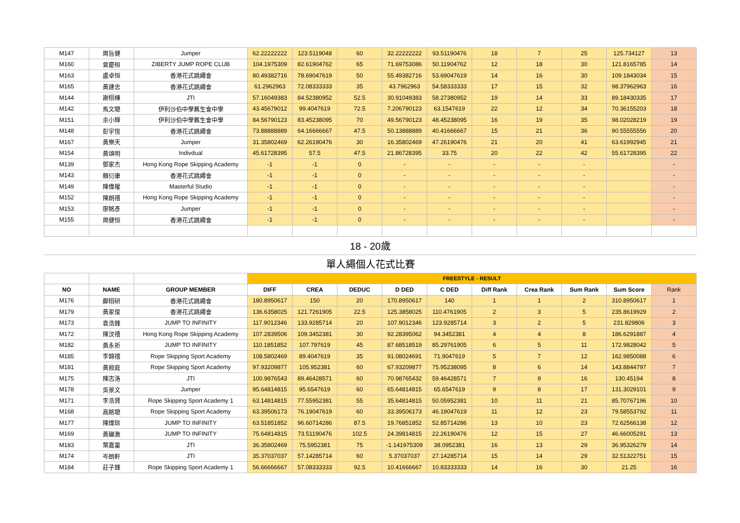| M147 | 周旨健 | Jumper | 62.22222222 | 123.5119048 | 60 | 32.22222222 | 93.51190476 | 18 | 7 | 25 | 125.734127 | 13 |
| M160 | 曾慶桓 | ZIBERTY JUMP ROPE CLUB | 104.1975309 | 82.61904762 | 65 | 71.69753086 | 50.11904762 | 12 | 18 | 30 | 121.8165785 | 14 |
| M163 | 盧卓恒 | 香港花式跳繩會 | 80.49382716 | 78.69047619 | 50 | 55.49382716 | 53.69047619 | 14 | 16 | 30 | 109.1843034 | 15 |
| M165 | 黃建忠 | 香港花式跳繩會 | 61.2962963 | 72.08333333 | 35 | 43.7962963 | 54.58333333 | 17 | 15 | 32 | 98.37962963 | 16 |
| M144 | 謝栩棟 | JTI | 57.16049383 | 84.52380952 | 52.5 | 30.91049383 | 58.27380952 | 19 | 14 | 33 | 89.18430335 | 17 |
| M142 | 馬文聰 | 伊利沙伯中學舊生會中學 | 43.45679012 | 99.4047619 | 72.5 | 7.206790123 | 63.1547619 | 22 | 12 | 34 | 70.36155203 | 18 |
| M151 | 余小輝 | 伊利沙伯中學舊生會中學 | 84.56790123 | 83.45238095 | 70 | 49.56790123 | 48.45238095 | 16 | 19 | 35 | 98.02028219 | 19 |
| M148 | 彭宇恆 | 香港花式跳繩會 | 73.88888889 | 64.16666667 | 47.5 | 50.13888889 | 40.41666667 | 15 | 21 | 36 | 90.55555556 | 20 |
| M167 | 黃樂天 | Jumper | 31.35802469 | 62.26190476 | 30 | 16.35802469 | 47.26190476 | 21 | 20 | 41 | 63.61992945 | 21 |
| M154 | 黃頌明 | Indivdual | 45.61728395 | 57.5 | 47.5 | 21.86728395 | 33.75 | 20 | 22 | 42 | 55.61728395 | 22 |
| M139 | 鄧家杰 | Hong Kong Rope Skipping Academy | -1 | -1 | 0 | - | - | - | - | - | | - |
| M143 | 賴衍康 | 香港花式跳繩會 | -1 | -1 | 0 | - | - | - | - | - | | - |
| M149 | 陳偉權 | Masterful Studio | -1 | -1 | 0 | - | - | - | - | - | | - |
| M152 | 陳朗禧 | Hong Kong Rope Skipping Academy | -1 | -1 | 0 | - | - | - | - | - | | - |
| M153 | 廖銘彥 | Jumper | -1 | -1 | 0 | - | - | - | - | - | | - |
| M155 | 周健恒 | 香港花式跳繩會 | -1 | -1 | 0 | - | - | - | - | - | | - |
| 18 - 20歲 | | | | | | | | | | | | |
| 單人繩個人花式比賽 | | | | | | | | | | | | |
| | | | FREESTYLE - RESULT | | | | | | | | | |
| NO | NAME | GROUP MEMBER | DIFF | CREA | DEDUC | D DED | C DED | Diff Rank | Crea Rank | Sum Rank | Sum Score | Rank |
| M176 | 鄺栩研 | 香港花式跳繩會 | 180.8950617 | 150 | 20 | 170.8950617 | 140 | 1 | 1 | 2 | 310.8950617 | 1 |
| M179 | 黃家俊 | 香港花式跳繩會 | 136.6358025 | 121.7261905 | 22.5 | 125.3858025 | 110.4761905 | 2 | 3 | 5 | 235.8619929 | 2 |
| M173 | 袁浩鋒 | JUMP TO INFINITY | 117.9012346 | 133.9285714 | 20 | 107.9012346 | 123.9285714 | 3 | 2 | 5 | 231.829806 | 3 |
| M172 | 陳汶禧 | Hong Kong Rope Skipping Academy | 107.2839506 | 109.3452381 | 30 | 92.28395062 | 94.3452381 | 4 | 4 | 8 | 186.6291887 | 4 |
| M182 | 黃永祈 | JUMP TO INFINITY | 110.1851852 | 107.797619 | 45 | 87.68518519 | 85.29761905 | 6 | 5 | 11 | 172.9828042 | 5 |
| M185 | 李錦禧 | Rope Skipping Sport Academy | 108.5802469 | 89.4047619 | 35 | 91.08024691 | 71.9047619 | 5 | 7 | 12 | 162.9850088 | 6 |
| M181 | 黃掀庭 | Rope Skipping Sport Academy | 97.93209877 | 105.952381 | 60 | 67.93209877 | 75.95238095 | 8 | 6 | 14 | 143.8844797 | 7 |
| M175 | 陳志洛 | JTI | 100.9876543 | 89.46428571 | 60 | 70.98765432 | 59.46428571 | 7 | 9 | 16 | 130.45194 | 8 |
| M178 | 吳景文 | Jumper | 95.64814815 | 95.6547619 | 60 | 65.64814815 | 65.6547619 | 9 | 8 | 17 | 131.3029101 | 9 |
| M171 | 李浩賢 | Rope Skipping Sport Academy 1 | 63.14814815 | 77.55952381 | 55 | 35.64814815 | 50.05952381 | 10 | 11 | 21 | 85.70767196 | 10 |
| M168 | 高銘聰 | Rope Skipping Sport Academy | 63.39506173 | 76.19047619 | 60 | 33.39506173 | 46.19047619 | 11 | 12 | 23 | 79.58553792 | 11 |
| M177 | 陳煒琮 | JUMP TO INFINITY | 63.51851852 | 96.60714286 | 87.5 | 19.76851852 | 52.85714286 | 13 | 10 | 23 | 72.62566138 | 12 |
| M169 | 黃顯激 | JUMP TO INFINITY | 75.64814815 | 73.51190476 | 102.5 | 24.39814815 | 22.26190476 | 12 | 15 | 27 | 46.66005291 | 13 |
| M183 | 葉嘉童 | JTI | 36.35802469 | 75.5952381 | 75 | -1.141975309 | 38.0952381 | 16 | 13 | 29 | 36.95326279 | 14 |
| M174 | 岑朗軒 | JTI | 35.37037037 | 57.14285714 | 60 | 5.37037037 | 27.14285714 | 15 | 14 | 29 | 32.51322751 | 15 |
| M184 | 莊子鋒 | Rope Skipping Sport Academy 1 | 56.66666667 | 57.08333333 | 92.5 | 10.41666667 | 10.83333333 | 14 | 16 | 30 | 21.25 | 16 |